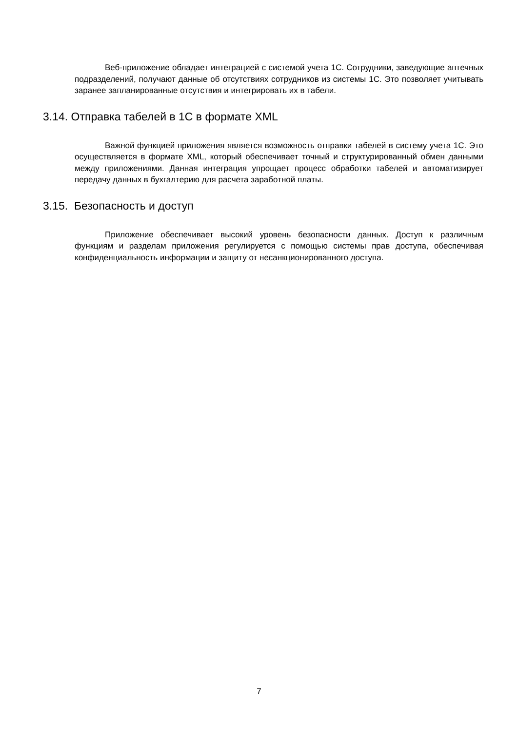Веб-приложение обладает интеграцией с системой учета 1С. Сотрудники, заведующие аптечных подразделений, получают данные об отсутствиях сотрудников из системы 1С. Это позволяет учитывать заранее запланированные отсутствия и интегрировать их в табели.
3.14. Отправка табелей в 1С в формате XML
Важной функцией приложения является возможность отправки табелей в систему учета 1С. Это осуществляется в формате XML, который обеспечивает точный и структурированный обмен данными между приложениями. Данная интеграция упрощает процесс обработки табелей и автоматизирует передачу данных в бухгалтерию для расчета заработной платы.
3.15. Безопасность и доступ
Приложение обеспечивает высокий уровень безопасности данных. Доступ к различным функциям и разделам приложения регулируется с помощью системы прав доступа, обеспечивая конфиденциальность информации и защиту от несанкционированного доступа.
7